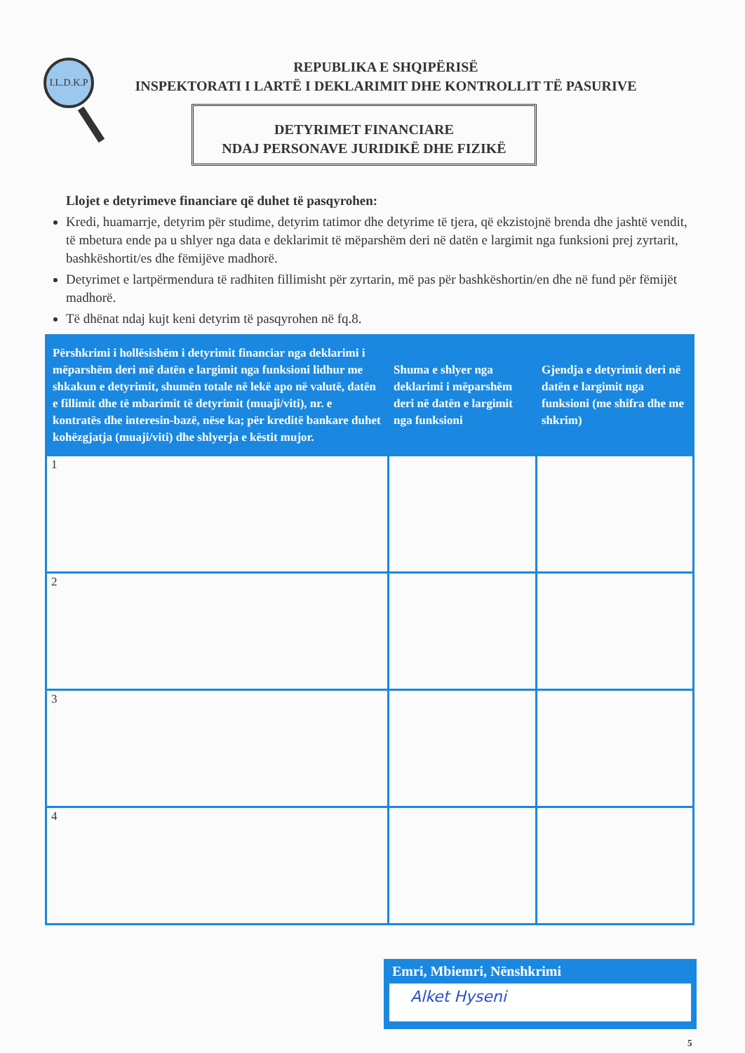I.L.D.K.P
REPUBLIKA E SHQIPËRISË
INSPEKTORATI I LARTË I DEKLARIMIT DHE KONTROLLIT TË PASURIVE
DETYRIMET FINANCIARE
NDAJ PERSONAVE JURIDIKË DHE FIZIKË
Llojet e detyrimeve financiare që duhet të pasqyrohen:
Kredi, huamarrje, detyrim për studime, detyrim tatimor dhe detyrime të tjera, që ekzistojnë brenda dhe jashtë vendit, të mbetura ende pa u shlyer nga data e deklarimit të mëparshëm deri në datën e largimit nga funksioni prej zyrtarit, bashkëshortit/es dhe fëmijëve madhorë.
Detyrimet e lartpërmendura të radhiten fillimisht për zyrtarin, më pas për bashkëshortin/en dhe në fund për fëmijët madhorë.
Të dhënat ndaj kujt keni detyrim të pasqyrohen në fq.8.
| Përshkrimi i hollësishëm i detyrimit financiar nga deklarimi i mëparshëm deri më datën e largimit nga funksioni lidhur me shkakun e detyrimit, shumën totale në lekë apo në valutë, datën e fillimit dhe të mbarimit të detyrimit (muaji/viti), nr. e kontratës dhe interesin-bazë, nëse ka; për kreditë bankare duhet kohëzgjatja (muaji/viti) dhe shlyerja e këstit mujor. | Shuma e shlyer nga deklarimi i mëparshëm deri në datën e largimit nga funksioni | Gjendja e detyrimit deri në datën e largimit nga funksioni (me shifra dhe me shkrim) |
| --- | --- | --- |
| 1 | | |
| 2 | | |
| 3 | | |
| 4 | | |
Emri, Mbiemri, Nënshkrimi
Alket Hyseni
5